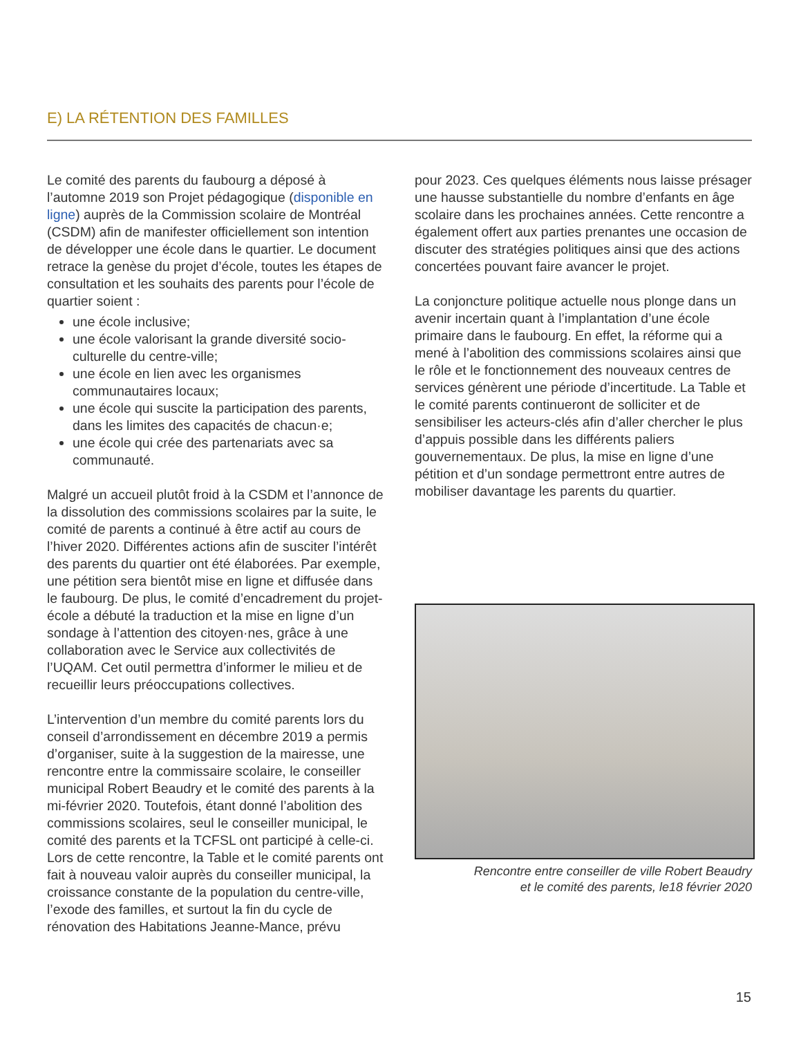E) LA RÉTENTION DES FAMILLES
Le comité des parents du faubourg a déposé à l’automne 2019 son Projet pédagogique (disponible en ligne) auprès de la Commission scolaire de Montréal (CSDM) afin de manifester officiellement son intention de développer une école dans le quartier. Le document retrace la genèse du projet d’école, toutes les étapes de consultation et les souhaits des parents pour l’école de quartier soient :
une école inclusive;
une école valorisant la grande diversité socio-culturelle du centre-ville;
une école en lien avec les organismes communautaires locaux;
une école qui suscite la participation des parents, dans les limites des capacités de chacun·e;
une école qui crée des partenariats avec sa communauté.
Malgré un accueil plutôt froid à la CSDM et l’annonce de la dissolution des commissions scolaires par la suite, le comité de parents a continué à être actif au cours de l’hiver 2020. Différentes actions afin de susciter l’intérêt des parents du quartier ont été élaborées. Par exemple, une pétition sera bientôt mise en ligne et diffusée dans le faubourg. De plus, le comité d’encadrement du projet-école a débuté la traduction et la mise en ligne d’un sondage à l’attention des citoyen·nes, grâce à une collaboration avec le Service aux collectivités de l’UQAM. Cet outil permettra d’informer le milieu et de recueillir leurs préoccupations collectives.
L’intervention d’un membre du comité parents lors du conseil d’arrondissement en décembre 2019 a permis d’organiser, suite à la suggestion de la mairesse, une rencontre entre la commissaire scolaire, le conseiller municipal Robert Beaudry et le comité des parents à la mi-février 2020. Toutefois, étant donné l’abolition des commissions scolaires, seul le conseiller municipal, le comité des parents et la TCFSL ont participé à celle-ci. Lors de cette rencontre, la Table et le comité parents ont fait à nouveau valoir auprès du conseiller municipal, la croissance constante de la population du centre-ville, l’exode des familles, et surtout la fin du cycle de rénovation des Habitations Jeanne-Mance, prévu
pour 2023. Ces quelques éléments nous laisse présager une hausse substantielle du nombre d’enfants en âge scolaire dans les prochaines années. Cette rencontre a également offert aux parties prenantes une occasion de discuter des stratégies politiques ainsi que des actions concertées pouvant faire avancer le projet.
La conjoncture politique actuelle nous plonge dans un avenir incertain quant à l’implantation d’une école primaire dans le faubourg. En effet, la réforme qui a mené à l’abolition des commissions scolaires ainsi que le rôle et le fonctionnement des nouveaux centres de services génèrent une période d’incertitude. La Table et le comité parents continueront de solliciter et de sensibiliser les acteurs-clés afin d’aller chercher le plus d’appuis possible dans les différents paliers gouvernementaux. De plus, la mise en ligne d’une pétition et d’un sondage permettront entre autres de mobiliser davantage les parents du quartier.
Rencontre entre conseiller de ville Robert Beaudry
et le comité des parents, le18 février 2020
15